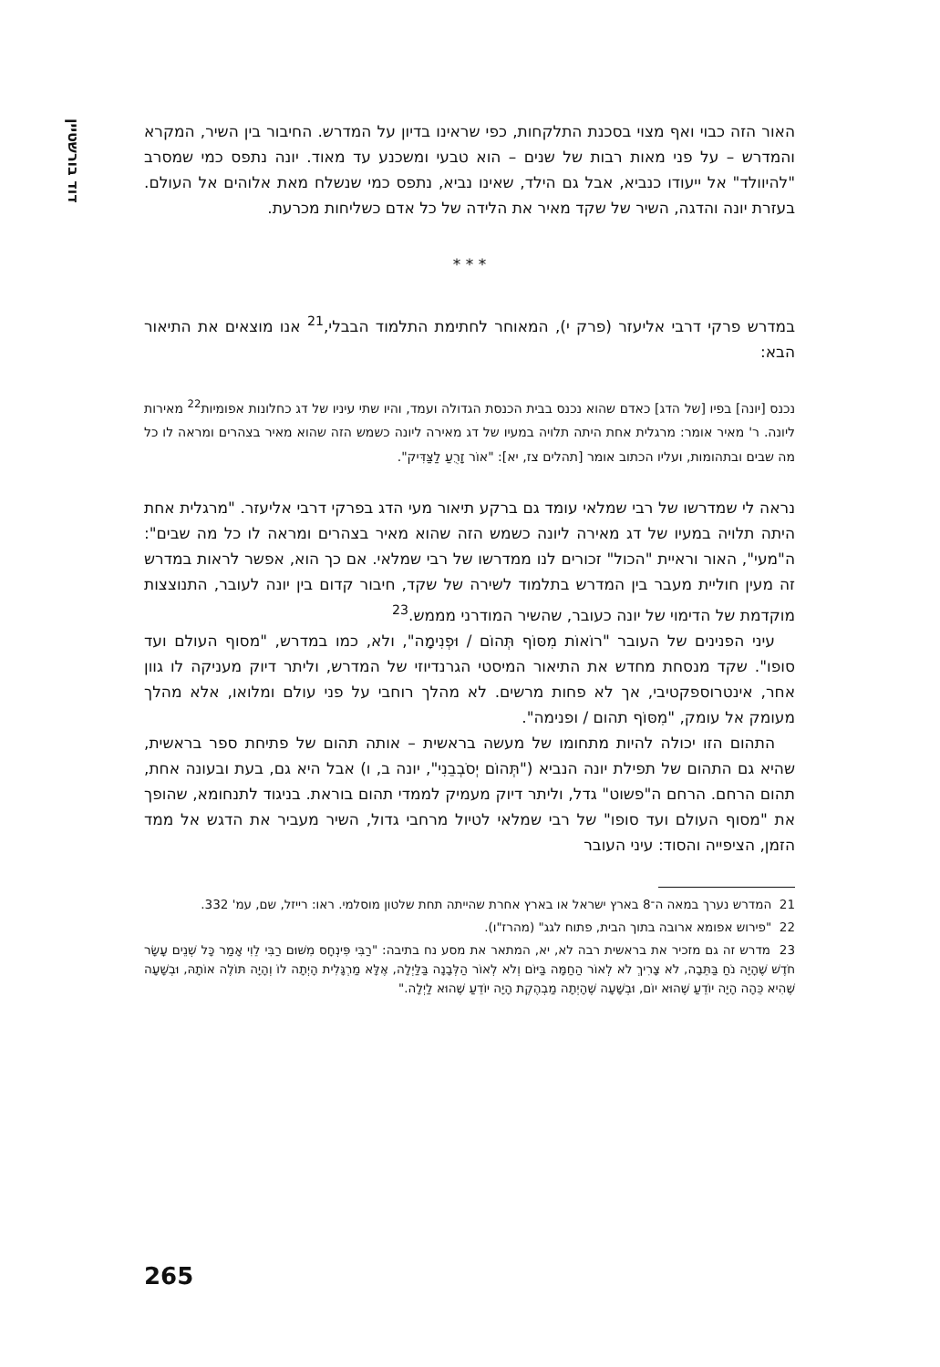דוד בורשטיין
האור הזה כבוי ואף מצוי בסכנת התלקחות, כפי שראינו בדיון על המדרש. החיבור בין השיר, המקרא והמדרש – על פני מאות רבות של שנים – הוא טבעי ומשכנע עד מאוד. יונה נתפס כמי שמסרב "להיוולד" אל ייעודו כנביא, אבל גם הילד, שאינו נביא, נתפס כמי שנשלח מאת אלוהים אל העולם. בעזרת יונה והדגה, השיר של שקד מאיר את הלידה של כל אדם כשליחות מכרעת.
* * *
במדרש פרקי דרבי אליעזר (פרק י), המאוחר לחתימת התלמוד הבבלי,<sup>21</sup> אנו מוצאים את התיאור הבא:
נכנס [יונה] בפיו [של הדג] כאדם שהוא נכנס בבית הכנסת הגדולה ועמד, והיו שתי עיניו של דג כחלונות אפומיות<sup>22</sup> מאירות ליונה. ר' מאיר אומר: מרגלית אחת היתה תלויה במעיו של דג מאירה ליונה כשמש הזה שהוא מאיר בצהרים ומראה לו כל מה שבים ובתהומות, ועליו הכתוב אומר [תהלים צז, יא]: "אוֹר זָרֻעַ לַצַּדִּיק".
נראה לי שמדרשו של רבי שמלאי עומד גם ברקע תיאור מעי הדג בפרקי דרבי אליעזר. "מרגלית אחת היתה תלויה במעיו של דג מאירה ליונה כשמש הזה שהוא מאיר בצהרים ומראה לו כל מה שבים": ה"מעי", האור וראיית "הכול" זכורים לנו ממדרשו של רבי שמלאי. אם כך הוא, אפשר לראות במדרש זה מעין חוליית מעבר בין המדרש בתלמוד לשירה של שקד, חיבור קדום בין יונה לעובר, התנוצצות מוקדמת של הדימוי של יונה כעובר, שהשיר המודרני מממש.<sup>23</sup>
עיני הפנינים של העובר "רוֹאוֹת מִסּוֹף תְּהוֹם / וּפְנִימָה", ולא, כמו במדרש, "מסוף העולם ועד סופו". שקד מנסחת מחדש את התיאור המיסטי הגרנדיוזי של המדרש, וליתר דיוק מעניקה לו גוון אחר, אינטרוספקטיבי, אך לא פחות מרשים. לא מהלך רוחבי על פני עולם ומלואו, אלא מהלך מעומק אל עומק, "מִסּוֹף תהום / ופנימה".
התהום הזו יכולה להיות מתחומו של מעשה בראשית – אותה תהום של פתיחת ספר בראשית, שהיא גם התהום של תפילת יונה הנביא ("תְּהוֹם יְסֹבְבֵנִי", יונה ב, ו) אבל היא גם, בעת ובעונה אחת, תהום הרחם. הרחם ה"פשוט" גדל, וליתר דיוק מעמיק לממדי תהום בוראת. בניגוד לתנחומא, שהופך את "מסוף העולם ועד סופו" של רבי שמלאי לטיול מרחבי גדול, השיר מעביר את הדגש אל ממד הזמן, הציפייה והסוד: עיני העובר
21 המדרש נערך במאה ה־8 בארץ ישראל או בארץ אחרת שהייתה תחת שלטון מוסלמי. ראו: רייזל, שם, עמ' 332.
22 "פירוש אפומא ארובה בתוך הבית, פתוח לגג" (מהרז"ו).
23 מדרש זה גם מזכיר את בראשית רבה לא, יא, המתאר את מסע נח בתיבה: "רַבִּי פִּינְחָס מִשּׁוּם רַבִּי לֵוִי אָמַר כָּל שְׁנֵים עָשָׂר חֹדֶשׁ שֶׁהָיָה נֹחַ בַּתֵּבָה, לֹא צָרִיךְ לֹא לְאוֹר הַחַמָּה בַּיּוֹם וְלֹא לְאוֹר הַלְּבָנָה בַּלַּיְלָה, אֶלָּא מַרְגָּלִית הָיְתָה לוֹ וְהָיָה תּוֹלֶה אוֹתָהּ, וּבְשָׁעָה שֶׁהִיא כֵּהָה הָיָה יוֹדֵעַ שֶׁהוּא יוֹם, וּבְשָׁעָה שֶׁהָיְתָה מַבְהֶקֶת הָיָה יוֹדֵעַ שֶׁהוּא לַיְלָה."
265